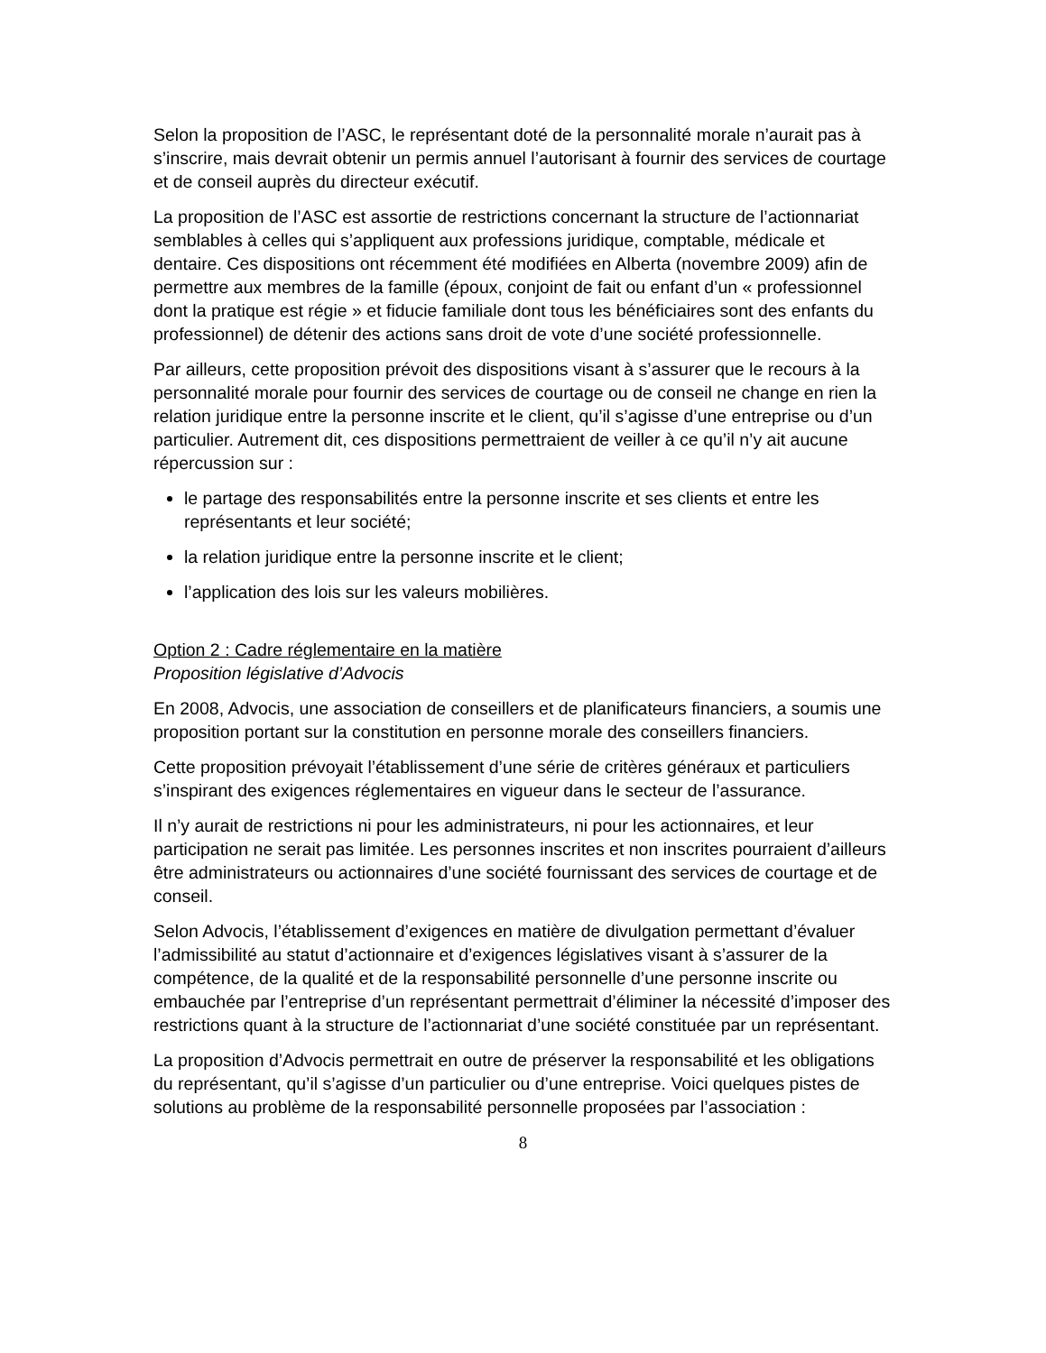Selon la proposition de l’ASC, le représentant doté de la personnalité morale n’aurait pas à s’inscrire, mais devrait obtenir un permis annuel l’autorisant à fournir des services de courtage et de conseil auprès du directeur exécutif.
La proposition de l’ASC est assortie de restrictions concernant la structure de l’actionnariat semblables à celles qui s’appliquent aux professions juridique, comptable, médicale et dentaire. Ces dispositions ont récemment été modifiées en Alberta (novembre 2009) afin de permettre aux membres de la famille (époux, conjoint de fait ou enfant d’un « professionnel dont la pratique est régie » et fiducie familiale dont tous les bénéficiaires sont des enfants du professionnel) de détenir des actions sans droit de vote d’une société professionnelle.
Par ailleurs, cette proposition prévoit des dispositions visant à s’assurer que le recours à la personnalité morale pour fournir des services de courtage ou de conseil ne change en rien la relation juridique entre la personne inscrite et le client, qu’il s’agisse d’une entreprise ou d’un particulier. Autrement dit, ces dispositions permettraient de veiller à ce qu’il n’y ait aucune répercussion sur :
le partage des responsabilités entre la personne inscrite et ses clients et entre les représentants et leur société;
la relation juridique entre la personne inscrite et le client;
l’application des lois sur les valeurs mobilières.
Option 2 : Cadre réglementaire en la matière
Proposition législative d’Advocis
En 2008, Advocis, une association de conseillers et de planificateurs financiers, a soumis une proposition portant sur la constitution en personne morale des conseillers financiers.
Cette proposition prévoyait l’établissement d’une série de critères généraux et particuliers s’inspirant des exigences réglementaires en vigueur dans le secteur de l’assurance.
Il n’y aurait de restrictions ni pour les administrateurs, ni pour les actionnaires, et leur participation ne serait pas limitée. Les personnes inscrites et non inscrites pourraient d’ailleurs être administrateurs ou actionnaires d’une société fournissant des services de courtage et de conseil.
Selon Advocis, l’établissement d’exigences en matière de divulgation permettant d’évaluer l’admissibilité au statut d’actionnaire et d’exigences législatives visant à s’assurer de la compétence, de la qualité et de la responsabilité personnelle d’une personne inscrite ou embauchée par l’entreprise d’un représentant permettrait d’éliminer la nécessité d’imposer des restrictions quant à la structure de l’actionnariat d’une société constituée par un représentant.
La proposition d’Advocis permettrait en outre de préserver la responsabilité et les obligations du représentant, qu’il s’agisse d’un particulier ou d’une entreprise. Voici quelques pistes de solutions au problème de la responsabilité personnelle proposées par l’association :
8